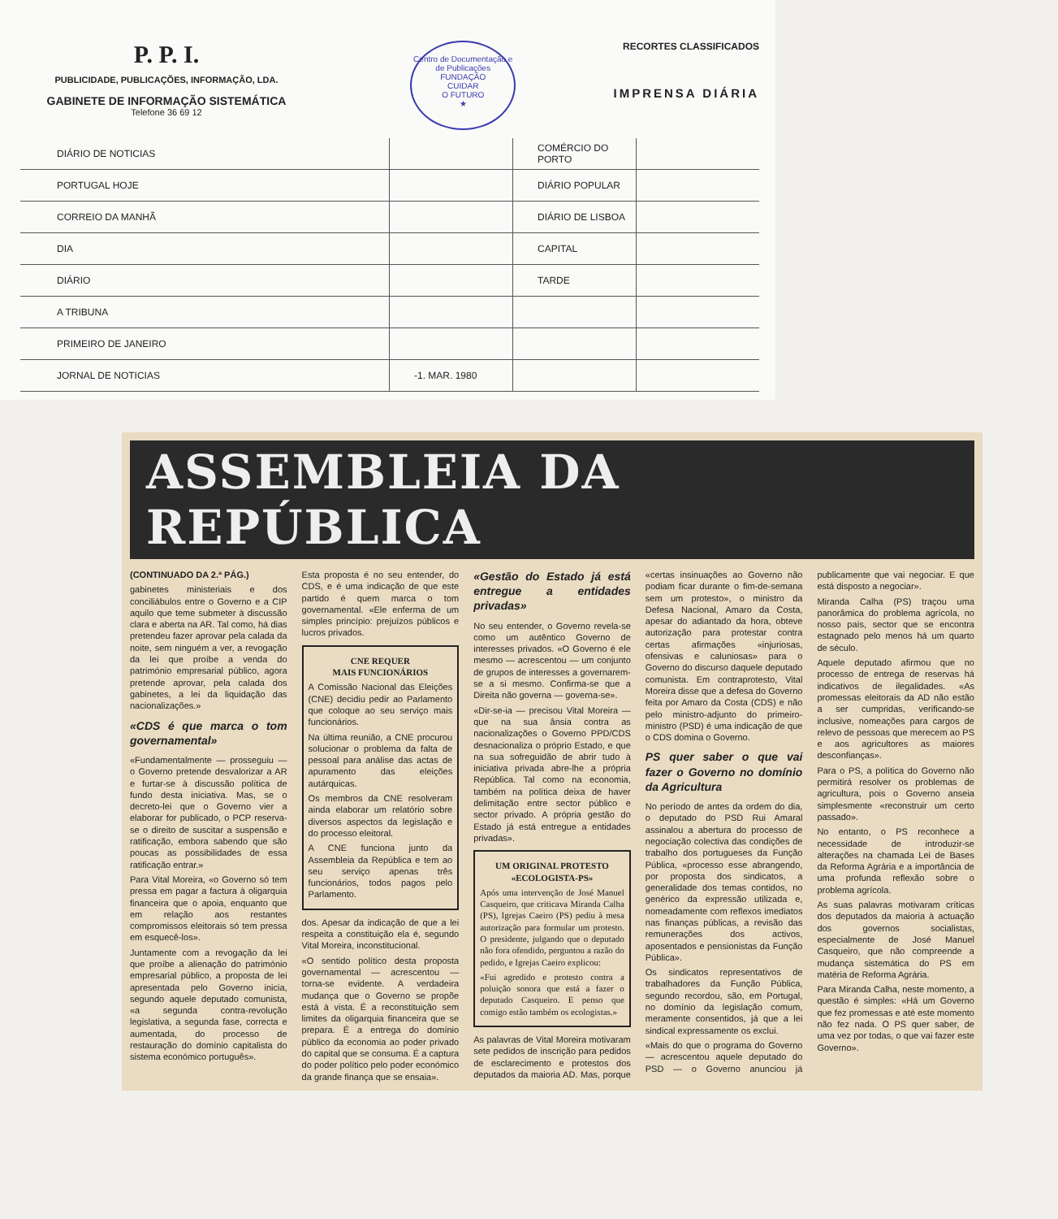P. P. I.
PUBLICIDADE, PUBLICAÇÕES, INFORMAÇÃO, LDA.
GABINETE DE INFORMAÇÃO SISTEMÁTICA
Telefone 36 69 12
Centro de Documentação e de Publicações
FUNDAÇÃO
CUIDAR
O FUTURO
★
RECORTES CLASSIFICADOS
IMPRENSA DIÁRIA
| DIÁRIO DE NOTICIAS | | COMÉRCIO DO PORTO | |
| PORTUGAL HOJE | | DIÁRIO POPULAR | |
| CORREIO DA MANHÃ | | DIÁRIO DE LISBOA | |
| DIA | | CAPITAL | |
| DIÁRIO | | TARDE | |
| A TRIBUNA | | | |
| PRIMEIRO DE JANEIRO | | | |
| JORNAL DE NOTICIAS | -1. MAR. 1980 | | |
ASSEMBLEIA DA REPÚBLICA
(CONTINUADO DA 2.ª PÁG.)
gabinetes ministeriais e dos conciliábulos entre o Governo e a CIP aquilo que teme submeter à discussão clara e aberta na AR. Tal como, há dias pretendeu fazer aprovar pela calada da noite, sem ninguém a ver, a revogação da lei que proíbe a venda do património empresarial público, agora pretende aprovar, pela calada dos gabinetes, a lei da liquidação das nacionalizações.»
«CDS é que marca o tom governamental»
«Fundamentalmente — prosseguiu — o Governo pretende desvalorizar a AR e furtar-se à discussão política de fundo desta iniciativa. Mas, se o decreto-lei que o Governo vier a elaborar for publicado, o PCP reserva-se o direito de suscitar a suspensão e ratificação, embora sabendo que são poucas as possibilidades de essa ratificação entrar.»
Para Vital Moreira, «o Governo só tem pressa em pagar a factura à oligarquia financeira que o apoia, enquanto que em relação aos restantes compromissos eleitorais só tem pressa em esquecê-los».
Juntamente com a revogação da lei que proíbe a alienação do património empresarial público, a proposta de lei apresentada pelo Governo inicia, segundo aquele deputado comunista, «a segunda contra-revolução legislativa, a segunda fase, correcta e aumentada, do processo de restauração do domínio capitalista do sistema económico português».
Esta proposta é no seu entender, do CDS, e é uma indicação de que este partido é quem marca o tom governamental. «Ele enferma de um simples princípio: prejuízos públicos e lucros privados.
CNE REQUER
MAIS FUNCIONÁRIOS
A Comissão Nacional das Eleições (CNE) decidiu pedir ao Parlamento que coloque ao seu serviço mais funcionários.
Na última reunião, a CNE procurou solucionar o problema da falta de pessoal para análise das actas de apuramento das eleições autárquicas.
Os membros da CNE resolveram ainda elaborar um relatório sobre diversos aspectos da legislação e do processo eleitoral.
A CNE funciona junto da Assembleia da República e tem ao seu serviço apenas três funcionários, todos pagos pelo Parlamento.
dos. Apesar da indicação de que a lei respeita a constituição ela é, segundo Vital Moreira, inconstitucional.
«O sentido político desta proposta governamental — acrescentou — torna-se evidente. A verdadeira mudança que o Governo se propõe está à vista. É a reconstituição sem limites da oligarquia financeira que se prepara. É a entrega do domínio público da economia ao poder privado do capital que se consuma. É a captura do poder político pelo poder económico da grande finança que se ensaia».
«Gestão do Estado já está entregue a entidades privadas»
No seu entender, o Governo revela-se como um autêntico Governo de interesses privados. «O Governo é ele mesmo — acrescentou — um conjunto de grupos de interesses a governarem-se a si mesmo. Confirma-se que a Direita não governa — governa-se».
«Dir-se-ia — precisou Vital Moreira — que na sua ânsia contra as nacionalizações o Governo PPD/CDS desnacionaliza o próprio Estado, e que na sua sofreguidão de abrir tudo à iniciativa privada abre-lhe a própria República. Tal como na economia, também na política deixa de haver delimitação entre sector público e sector privado. A própria gestão do Estado já está entregue a entidades privadas».
UM ORIGINAL PROTESTO
«ECOLOGISTA-PS»
Após uma intervenção de José Manuel Casqueiro, que criticava Miranda Calha (PS), Igrejas Caeiro (PS) pediu à mesa autorização para formular um protesto. O presidente, julgando que o deputado não fora ofendido, perguntou a razão do pedido, e Igrejas Caeiro explicou:
«Fui agredido e protesto contra a poluição sonora que está a fazer o deputado Casqueiro. E penso que comigo estão também os ecologistas.»
As palavras de Vital Moreira motivaram sete pedidos de inscrição para pedidos de esclarecimento e protestos dos deputados da maioria AD. Mas, porque «certas insinuações ao Governo não podiam ficar durante o fim-de-semana sem um protesto», o ministro da Defesa Nacional, Amaro da Costa, apesar do adiantado da hora, obteve autorização para protestar contra certas afirmações «injuriosas, ofensivas e caluniosas» para o Governo do discurso daquele deputado comunista. Em contraprotesto, Vital Moreira disse que a defesa do Governo feita por Amaro da Costa (CDS) e não pelo ministro-adjunto do primeiro-ministro (PSD) é uma indicação de que o CDS domina o Governo.
PS quer saber o que vai fazer o Governo no domínio da Agricultura
No período de antes da ordem do dia, o deputado do PSD Rui Amaral assinalou a abertura do processo de negociação colectiva das condições de trabalho dos portugueses da Função Pública, «processo esse abrangendo, por proposta dos sindicatos, a generalidade dos temas contidos, no genérico da expressão utilizada e, nomeadamente com reflexos imediatos nas finanças públicas, a revisão das remunerações dos activos, aposentados e pensionistas da Função Pública».
Os sindicatos representativos de trabalhadores da Função Pública, segundo recordou, são, em Portugal, no domínio da legislação comum, meramente consentidos, já que a lei sindical expressamente os exclui.
«Mais do que o programa do Governo — acrescentou aquele deputado do PSD — o Governo anunciou já publicamente que vai negociar. E que está disposto a negociar».
Miranda Calha (PS) traçou uma panorâmica do problema agrícola, no nosso país, sector que se encontra estagnado pelo menos há um quarto de século.
Aquele deputado afirmou que no processo de entrega de reservas há indicativos de ilegalidades. «As promessas eleitorais da AD não estão a ser cumpridas, verificando-se inclusive, nomeações para cargos de relevo de pessoas que merecem ao PS e aos agricultores as maiores desconfianças».
Para o PS, a política do Governo não permitirá resolver os problemas de agricultura, pois o Governo anseia simplesmente «reconstruir um certo passado».
No entanto, o PS reconhece a necessidade de introduzir-se alterações na chamada Lei de Bases da Reforma Agrária e a importância de uma profunda reflexão sobre o problema agrícola.
As suas palavras motivaram críticas dos deputados da maioria à actuação dos governos socialistas, especialmente de José Manuel Casqueiro, que não compreende a mudança sistemática do PS em matéria de Reforma Agrária.
Para Miranda Calha, neste momento, a questão é simples: «Há um Governo que fez promessas e até este momento não fez nada. O PS quer saber, de uma vez por todas, o que vai fazer este Governo».